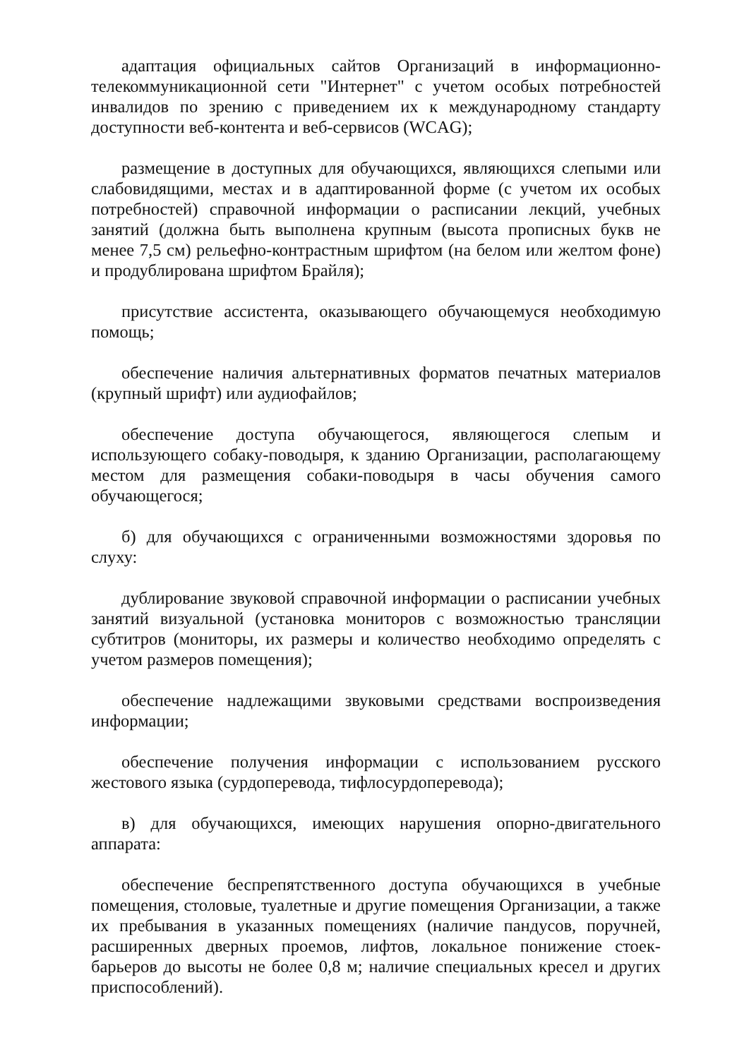адаптация официальных сайтов Организаций в информационно-телекоммуникационной сети "Интернет" с учетом особых потребностей инвалидов по зрению с приведением их к международному стандарту доступности веб-контента и веб-сервисов (WCAG);
размещение в доступных для обучающихся, являющихся слепыми или слабовидящими, местах и в адаптированной форме (с учетом их особых потребностей) справочной информации о расписании лекций, учебных занятий (должна быть выполнена крупным (высота прописных букв не менее 7,5 см) рельефно-контрастным шрифтом (на белом или желтом фоне) и продублирована шрифтом Брайля);
присутствие ассистента, оказывающего обучающемуся необходимую помощь;
обеспечение наличия альтернативных форматов печатных материалов (крупный шрифт) или аудиофайлов;
обеспечение доступа обучающегося, являющегося слепым и использующего собаку-поводыря, к зданию Организации, располагающему местом для размещения собаки-поводыря в часы обучения самого обучающегося;
б) для обучающихся с ограниченными возможностями здоровья по слуху:
дублирование звуковой справочной информации о расписании учебных занятий визуальной (установка мониторов с возможностью трансляции субтитров (мониторы, их размеры и количество необходимо определять с учетом размеров помещения);
обеспечение надлежащими звуковыми средствами воспроизведения информации;
обеспечение получения информации с использованием русского жестового языка (сурдоперевода, тифлосурдоперевода);
в) для обучающихся, имеющих нарушения опорно-двигательного аппарата:
обеспечение беспрепятственного доступа обучающихся в учебные помещения, столовые, туалетные и другие помещения Организации, а также их пребывания в указанных помещениях (наличие пандусов, поручней, расширенных дверных проемов, лифтов, локальное понижение стоек-барьеров до высоты не более 0,8 м; наличие специальных кресел и других приспособлений).